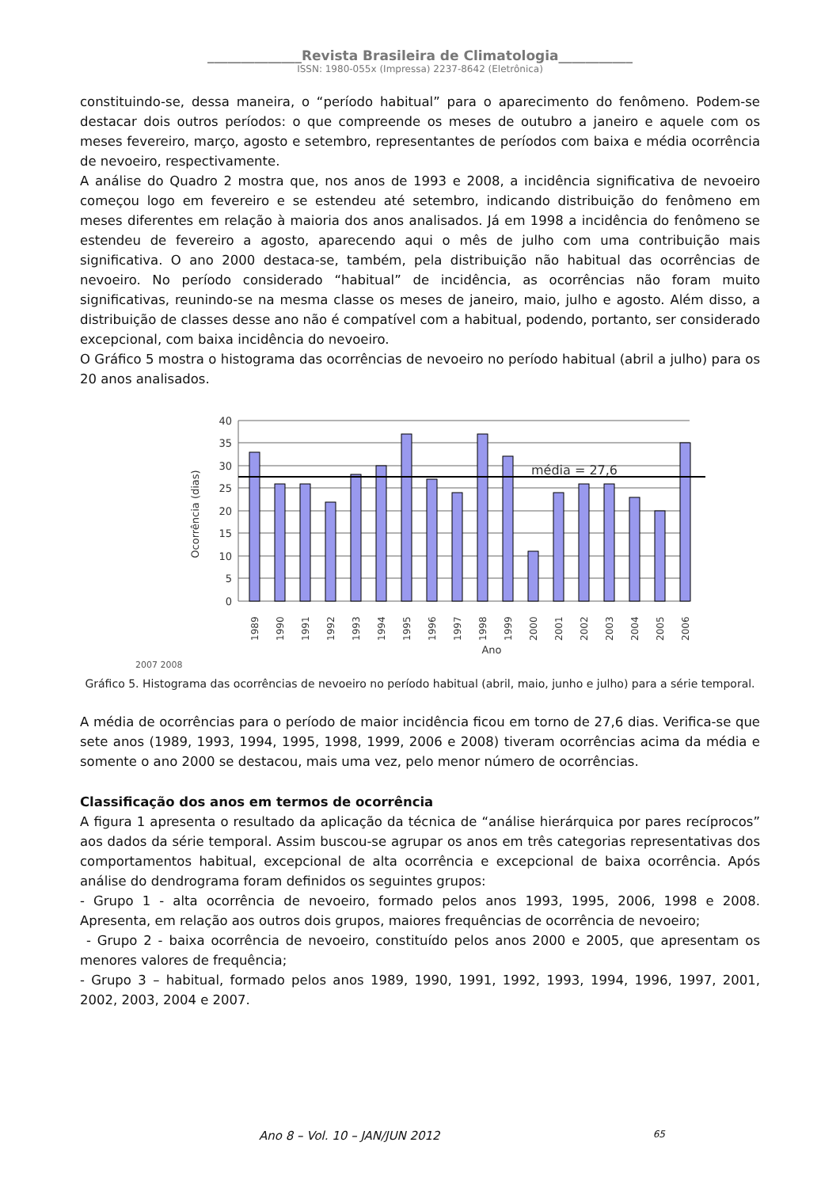______________Revista Brasileira de Climatologia___________
ISSN: 1980-055x (Impressa) 2237-8642 (Eletrônica)
constituindo-se, dessa maneira, o “período habitual” para o aparecimento do fenômeno. Podem-se destacar dois outros períodos: o que compreende os meses de outubro a janeiro e aquele com os meses fevereiro, março, agosto e setembro, representantes de períodos com baixa e média ocorrência de nevoeiro, respectivamente.
A análise do Quadro 2 mostra que, nos anos de 1993 e 2008, a incidência significativa de nevoeiro começou logo em fevereiro e se estendeu até setembro, indicando distribuição do fenômeno em meses diferentes em relação à maioria dos anos analisados. Já em 1998 a incidência do fenômeno se estendeu de fevereiro a agosto, aparecendo aqui o mês de julho com uma contribuição mais significativa. O ano 2000 destaca-se, também, pela distribuição não habitual das ocorrências de nevoeiro. No período considerado “habitual” de incidência, as ocorrências não foram muito significativas, reunindo-se na mesma classe os meses de janeiro, maio, julho e agosto. Além disso, a distribuição de classes desse ano não é compatível com a habitual, podendo, portanto, ser considerado excepcional, com baixa incidência do nevoeiro.
O Gráfico 5 mostra o histograma das ocorrências de nevoeiro no período habitual (abril a julho) para os 20 anos analisados.
40
35
30
25
20
15
10
5
0
Ocorrência (dias)
média = 27,6
1989
1990
1991
1992
1993
1994
1995
1996
1997
1998
1999
2000
2001
2002
2003
2004
2005
2006
Ano
2007 2008
Gráfico 5. Histograma das ocorrências de nevoeiro no período habitual (abril, maio, junho e julho) para a série temporal.
A média de ocorrências para o período de maior incidência ficou em torno de 27,6 dias. Verifica-se que sete anos (1989, 1993, 1994, 1995, 1998, 1999, 2006 e 2008) tiveram ocorrências acima da média e somente o ano 2000 se destacou, mais uma vez, pelo menor número de ocorrências.
Classificação dos anos em termos de ocorrência
A figura 1 apresenta o resultado da aplicação da técnica de “análise hierárquica por pares recíprocos” aos dados da série temporal. Assim buscou-se agrupar os anos em três categorias representativas dos comportamentos habitual, excepcional de alta ocorrência e excepcional de baixa ocorrência. Após análise do dendrograma foram definidos os seguintes grupos:
- Grupo 1 - alta ocorrência de nevoeiro, formado pelos anos 1993, 1995, 2006, 1998 e 2008. Apresenta, em relação aos outros dois grupos, maiores frequências de ocorrência de nevoeiro;
- Grupo 2 - baixa ocorrência de nevoeiro, constituído pelos anos 2000 e 2005, que apresentam os menores valores de frequência;
- Grupo 3 – habitual, formado pelos anos 1989, 1990, 1991, 1992, 1993, 1994, 1996, 1997, 2001, 2002, 2003, 2004 e 2007.
Ano 8 – Vol. 10 – JAN/JUN 2012 65